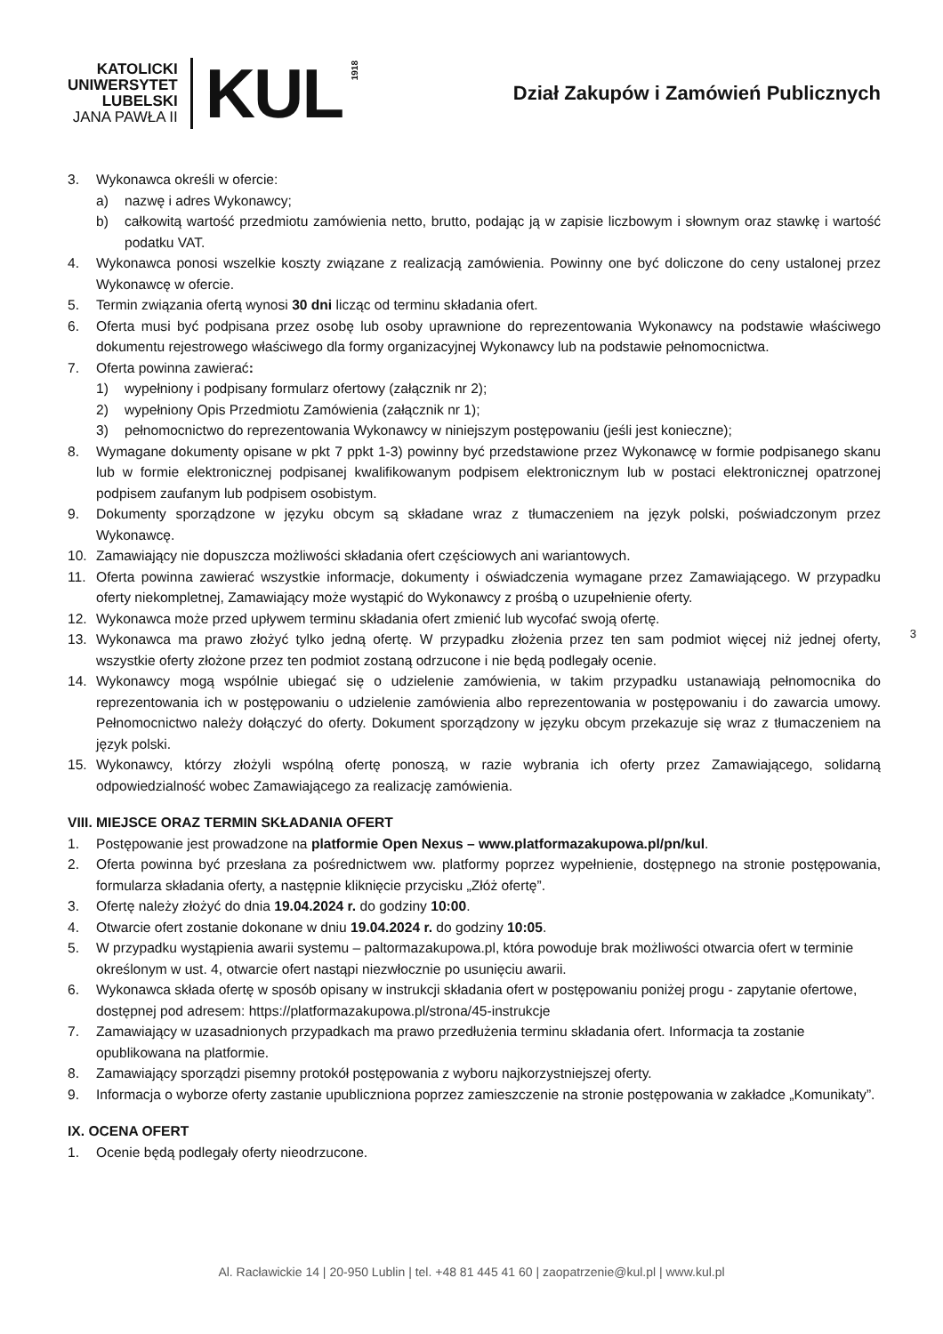KATOLICKI
UNIWERSYTET
LUBELSKI
JANA PAWŁA II
KUL
1918
Dział Zakupów i Zamówień Publicznych
3. Wykonawca określi w ofercie:
a) nazwę i adres Wykonawcy;
b) całkowitą wartość przedmiotu zamówienia netto, brutto, podając ją w zapisie liczbowym i słownym oraz stawkę i wartość podatku VAT.
4. Wykonawca ponosi wszelkie koszty związane z realizacją zamówienia. Powinny one być doliczone do ceny ustalonej przez Wykonawcę w ofercie.
5. Termin związania ofertą wynosi 30 dni licząc od terminu składania ofert.
6. Oferta musi być podpisana przez osobę lub osoby uprawnione do reprezentowania Wykonawcy na podstawie właściwego dokumentu rejestrowego właściwego dla formy organizacyjnej Wykonawcy lub na podstawie pełnomocnictwa.
7. Oferta powinna zawierać:
1) wypełniony i podpisany formularz ofertowy (załącznik nr 2);
2) wypełniony Opis Przedmiotu Zamówienia (załącznik nr 1);
3) pełnomocnictwo do reprezentowania Wykonawcy w niniejszym postępowaniu (jeśli jest konieczne);
8. Wymagane dokumenty opisane w pkt 7 ppkt 1-3) powinny być przedstawione przez Wykonawcę w formie podpisanego skanu lub w formie elektronicznej podpisanej kwalifikowanym podpisem elektronicznym lub w postaci elektronicznej opatrzonej podpisem zaufanym lub podpisem osobistym.
9. Dokumenty sporządzone w języku obcym są składane wraz z tłumaczeniem na język polski, poświadczonym przez Wykonawcę.
10. Zamawiający nie dopuszcza możliwości składania ofert częściowych ani wariantowych.
11. Oferta powinna zawierać wszystkie informacje, dokumenty i oświadczenia wymagane przez Zamawiającego. W przypadku oferty niekompletnej, Zamawiający może wystąpić do Wykonawcy z prośbą o uzupełnienie oferty.
12. Wykonawca może przed upływem terminu składania ofert zmienić lub wycofać swoją ofertę.
13. Wykonawca ma prawo złożyć tylko jedną ofertę. W przypadku złożenia przez ten sam podmiot więcej niż jednej oferty, wszystkie oferty złożone przez ten podmiot zostaną odrzucone i nie będą podlegały ocenie.
14. Wykonawcy mogą wspólnie ubiegać się o udzielenie zamówienia, w takim przypadku ustanawiają pełnomocnika do reprezentowania ich w postępowaniu o udzielenie zamówienia albo reprezentowania w postępowaniu i do zawarcia umowy. Pełnomocnictwo należy dołączyć do oferty. Dokument sporządzony w języku obcym przekazuje się wraz z tłumaczeniem na język polski.
15. Wykonawcy, którzy złożyli wspólną ofertę ponoszą, w razie wybrania ich oferty przez Zamawiającego, solidarną odpowiedzialność wobec Zamawiającego za realizację zamówienia.
VIII. MIEJSCE ORAZ TERMIN SKŁADANIA OFERT
1. Postępowanie jest prowadzone na platformie Open Nexus – www.platformazakupowa.pl/pn/kul.
2. Oferta powinna być przesłana za pośrednictwem ww. platformy poprzez wypełnienie, dostępnego na stronie postępowania, formularza składania oferty, a następnie kliknięcie przycisku „Złóż ofertę”.
3. Ofertę należy złożyć do dnia 19.04.2024 r. do godziny 10:00.
4. Otwarcie ofert zostanie dokonane w dniu 19.04.2024 r. do godziny 10:05.
5. W przypadku wystąpienia awarii systemu – paltormazakupowa.pl, która powoduje brak możliwości otwarcia ofert w terminie określonym w ust. 4, otwarcie ofert nastąpi niezwłocznie po usunięciu awarii.
6. Wykonawca składa ofertę w sposób opisany w instrukcji składania ofert w postępowaniu poniżej progu - zapytanie ofertowe, dostępnej pod adresem: https://platformazakupowa.pl/strona/45-instrukcje
7. Zamawiający w uzasadnionych przypadkach ma prawo przedłużenia terminu składania ofert. Informacja ta zostanie opublikowana na platformie.
8. Zamawiający sporządzi pisemny protokół postępowania z wyboru najkorzystniejszej oferty.
9. Informacja o wyborze oferty zastanie upubliczniona poprzez zamieszczenie na stronie postępowania w zakładce „Komunikaty”.
IX. OCENA OFERT
1. Ocenie będą podlegały oferty nieodrzucone.
3
Al. Racławickie 14 | 20-950 Lublin | tel. +48 81 445 41 60 | zaopatrzenie@kul.pl | www.kul.pl